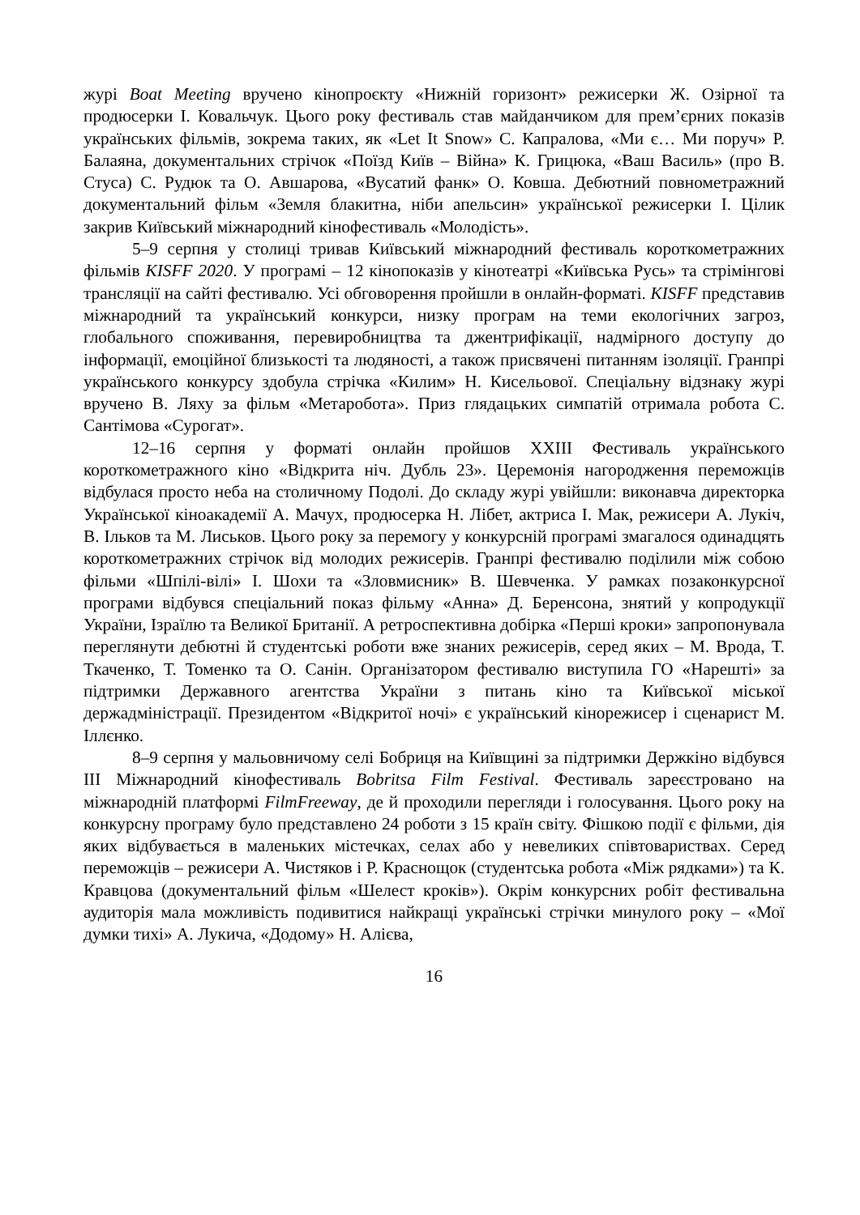журі Boat Meeting вручено кінопроєкту «Нижній горизонт» режисерки Ж. Озірної та продюсерки І. Ковальчук. Цього року фестиваль став майданчиком для прем’єрних показів українських фільмів, зокрема таких, як «Let It Snow» С. Капралова, «Ми є… Ми поруч» Р. Балаяна, документальних стрічок «Поїзд Київ – Війна» К. Грицюка, «Ваш Василь» (про В. Стуса) С. Рудюк та О. Авшарова, «Вусатий фанк» О. Ковша. Дебютний повнометражний документальний фільм «Земля блакитна, ніби апельсин» української режисерки І. Цілик закрив Київський міжнародний кінофестиваль «Молодість».
5–9 серпня у столиці тривав Київський міжнародний фестиваль короткометражних фільмів KISFF 2020. У програмі – 12 кінопоказів у кінотеатрі «Київська Русь» та стрімінгові трансляції на сайті фестивалю. Усі обговорення пройшли в онлайн-форматі. KISFF представив міжнародний та український конкурси, низку програм на теми екологічних загроз, глобального споживання, перевиробництва та джентрифікації, надмірного доступу до інформації, емоційної близькості та людяності, а також присвячені питанням ізоляції. Гранпрі українського конкурсу здобула стрічка «Килим» Н. Кисельової. Спеціальну відзнаку журі вручено В. Ляху за фільм «Метаробота». Приз глядацьких симпатій отримала робота С. Сантімова «Сурогат».
12–16 серпня у форматі онлайн пройшов XXIII Фестиваль українського короткометражного кіно «Відкрита ніч. Дубль 23». Церемонія нагородження переможців відбулася просто неба на столичному Подолі. До складу журі увійшли: виконавча директорка Української кіноакадемії А. Мачух, продюсерка Н. Лібет, актриса І. Мак, режисери А. Лукіч, В. Ільков та М. Лиськов. Цього року за перемогу у конкурсній програмі змагалося одинадцять короткометражних стрічок від молодих режисерів. Гранпрі фестивалю поділили між собою фільми «Шпілі-вілі» І. Шохи та «Зловмисник» В. Шевченка. У рамках позаконкурсної програми відбувся спеціальний показ фільму «Анна» Д. Беренсона, знятий у копродукції України, Ізраїлю та Великої Британії. А ретроспективна добірка «Перші кроки» запропонувала переглянути дебютні й студентські роботи вже знаних режисерів, серед яких – М. Врода, Т. Ткаченко, Т. Томенко та О. Санін. Організатором фестивалю виступила ГО «Нарешті» за підтримки Державного агентства України з питань кіно та Київської міської держадміністрації. Президентом «Відкритої ночі» є український кінорежисер і сценарист М. Іллєнко.
8–9 серпня у мальовничому селі Бобриця на Київщині за підтримки Держкіно відбувся III Міжнародний кінофестиваль Bobritsa Film Festival. Фестиваль зареєстровано на міжнародній платформі FilmFreeway, де й проходили перегляди і голосування. Цього року на конкурсну програму було представлено 24 роботи з 15 країн світу. Фішкою події є фільми, дія яких відбувається в маленьких містечках, селах або у невеликих співтовариствах. Серед переможців – режисери А. Чистяков і Р. Краснощок (студентська робота «Між рядками») та К. Кравцова (документальний фільм «Шелест кроків»). Окрім конкурсних робіт фестивальна аудиторія мала можливість подивитися найкращі українські стрічки минулого року – «Мої думки тихі» А. Лукича, «Додому» Н. Алієва,
16